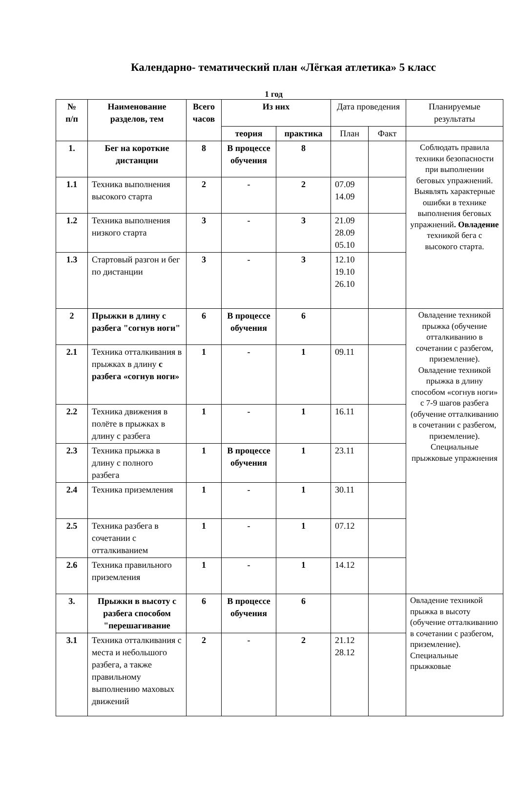Календарно- тематический план «Лёгкая атлетика» 5 класс
1 год
| № п/п | Наименование разделов, тем | Всего часов | Из них | | Дата проведения | | Планируемые результаты |
| --- | --- | --- | --- | --- | --- | --- | --- |
| | | | теория | практика | План | Факт | |
| 1. | Бег на короткие дистанции | 8 | В процессе обучения | 8 | | | Соблюдать правила техники безопасности при выполнении беговых упражнений. Выявлять характерные ошибки в технике выполнения беговых упражнений . Овладение техникой бега с высокого старта. |
| 1.1 | Техника выполнения высокого старта | 2 | - | 2 | 07.09 14.09 | | |
| 1.2 | Техника выполнения низкого старта | 3 | - | 3 | 21.09 28.09 05.10 | | |
| 1.3 | Стартовый разгон и бег по дистанции | 3 | - | 3 | 12.10 19.10 26.10 | | |
| 2 | Прыжки в длину с разбега "согнув ноги" | 6 | В процессе обучения | 6 | | | Овладение техникой прыжка (обучение отталкиванию в сочетании с разбегом, приземление). Овладение техникой прыжка в длину способом «согнув ноги» с 7-9 шагов разбега (обучение отталкиванию в сочетании с разбегом, приземление). Специальные прыжковые упражнения |
| 2.1 | Техника отталкивания в прыжках в длину с разбега «согнув ноги» | 1 | - | 1 | 09.11 | | |
| 2.2 | Техника движения в полёте в прыжках в длину с разбега | 1 | - | 1 | 16.11 | | |
| 2.3 | Техника прыжка в длину с полного разбега | 1 | В процессе обучения | 1 | 23.11 | | |
| 2.4 | Техника приземления | 1 | - | 1 | 30.11 | | |
| 2.5 | Техника разбега в сочетании с отталкиванием | 1 | - | 1 | 07.12 | | |
| 2.6 | Техника правильного приземления | 1 | - | 1 | 14.12 | | |
| 3. | Прыжки в высоту с разбега способом "перешагивание | 6 | В процессе обучения | 6 | | | Овладение техникой прыжка в высоту (обучение отталкиванию в сочетании с разбегом, приземление). Специальные прыжковые |
| 3.1 | Техника отталкивания с места и небольшого разбега, а также правильному выполнению маховых движений | 2 | - | 2 | 21.12 28.12 | | |